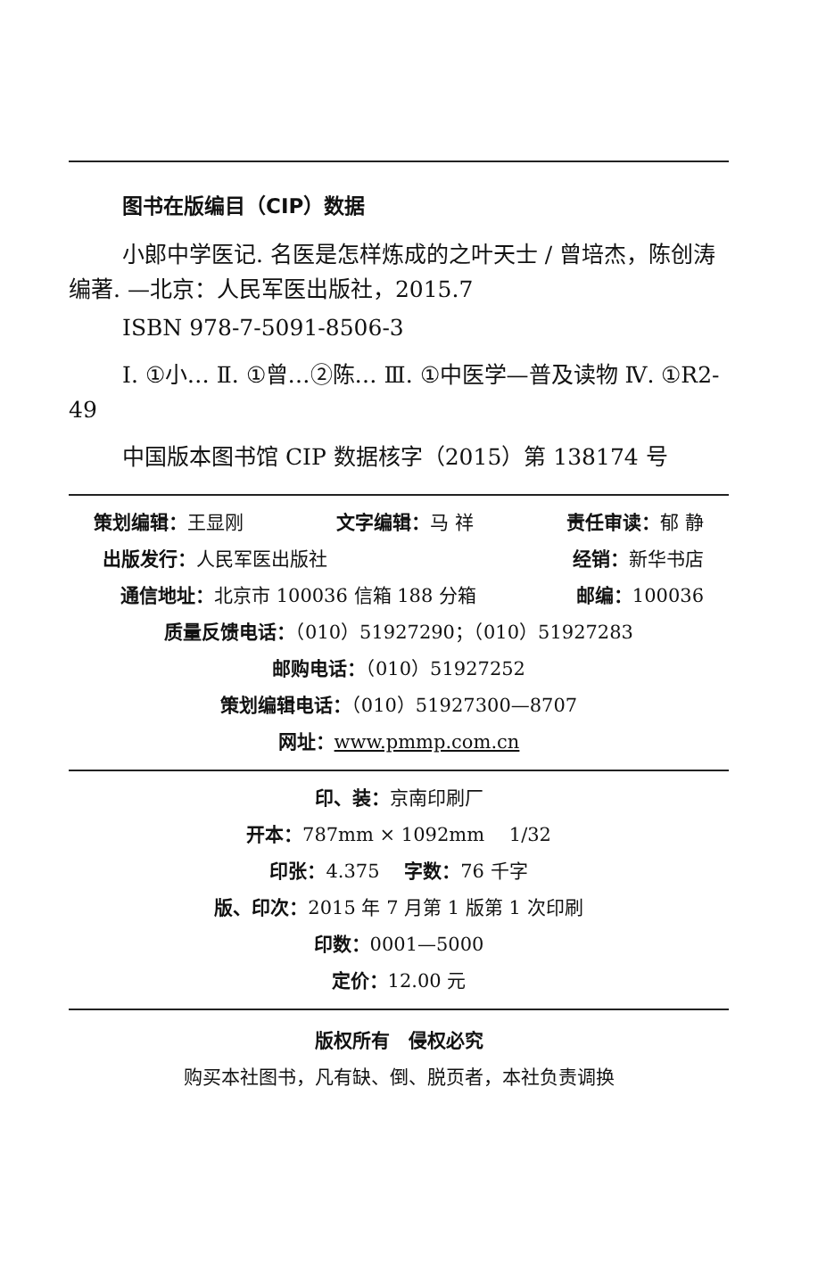图书在版编目（CIP）数据
小郎中学医记. 名医是怎样炼成的之叶天士 / 曾培杰，陈创涛编著. —北京：人民军医出版社，2015.7
ISBN 978-7-5091-8506-3
Ⅰ. ①小… Ⅱ. ①曾…②陈… Ⅲ. ①中医学—普及读物 Ⅳ. ①R2-49
中国版本图书馆 CIP 数据核字（2015）第 138174 号
策划编辑：王显刚 文字编辑：马 祥 责任审读：郁 静
出版发行：人民军医出版社 经销：新华书店
通信地址：北京市 100036 信箱 188 分箱 邮编：100036
质量反馈电话：（010）51927290；（010）51927283
邮购电话：（010）51927252
策划编辑电话：（010）51927300—8707
网址：www.pmmp.com.cn
印、装：京南印刷厂
开本：787mm × 1092mm　 1/32
印张：4.375　 字数：76 千字
版、印次：2015 年 7 月第 1 版第 1 次印刷
印数：0001—5000
定价：12.00 元
版权所有　侵权必究
购买本社图书，凡有缺、倒、脱页者，本社负责调换